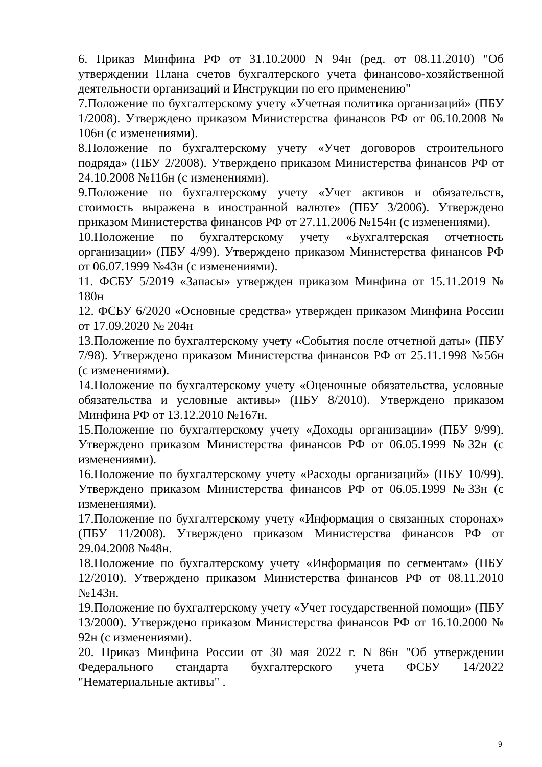6. Приказ Минфина РФ от 31.10.2000 N 94н (ред. от 08.11.2010) "Об утверждении Плана счетов бухгалтерского учета финансово-хозяйственной деятельности организаций и Инструкции по его применению"
7.Положение по бухгалтерскому учету «Учетная политика организаций» (ПБУ 1/2008). Утверждено приказом Министерства финансов РФ от 06.10.2008 № 106н (с изменениями).
8.Положение по бухгалтерскому учету «Учет договоров строительного подряда» (ПБУ 2/2008). Утверждено приказом Министерства финансов РФ от 24.10.2008 №116н (с изменениями).
9.Положение по бухгалтерскому учету «Учет активов и обязательств, стоимость выражена в иностранной валюте» (ПБУ 3/2006). Утверждено приказом Министерства финансов РФ от 27.11.2006 №154н (с изменениями).
10.Положение по бухгалтерскому учету «Бухгалтерская отчетность организации» (ПБУ 4/99). Утверждено приказом Министерства финансов РФ от 06.07.1999 №43н (с изменениями).
11. ФСБУ 5/2019 «Запасы» утвержден приказом Минфина от 15.11.2019 № 180н
12. ФСБУ 6/2020 «Основные средства» утвержден приказом Минфина России от 17.09.2020 № 204н
13.Положение по бухгалтерскому учету «События после отчетной даты» (ПБУ 7/98). Утверждено приказом Министерства финансов РФ от 25.11.1998 №56н (с изменениями).
14.Положение по бухгалтерскому учету «Оценочные обязательства, условные обязательства и условные активы» (ПБУ 8/2010). Утверждено приказом Минфина РФ от 13.12.2010 №167н.
15.Положение по бухгалтерскому учету «Доходы организации» (ПБУ 9/99). Утверждено приказом Министерства финансов РФ от 06.05.1999 №32н (с изменениями).
16.Положение по бухгалтерскому учету «Расходы организаций» (ПБУ 10/99). Утверждено приказом Министерства финансов РФ от 06.05.1999 №33н (с изменениями).
17.Положение по бухгалтерскому учету «Информация о связанных сторонах» (ПБУ 11/2008). Утверждено приказом Министерства финансов РФ от 29.04.2008 №48н.
18.Положение по бухгалтерскому учету «Информация по сегментам» (ПБУ 12/2010). Утверждено приказом Министерства финансов РФ от 08.11.2010 №143н.
19.Положение по бухгалтерскому учету «Учет государственной помощи» (ПБУ 13/2000). Утверждено приказом Министерства финансов РФ от 16.10.2000 № 92н (с изменениями).
20. Приказ Минфина России от 30 мая 2022 г. N 86н "Об утверждении Федерального стандарта бухгалтерского учета ФСБУ 14/2022 "Нематериальные активы" .
9